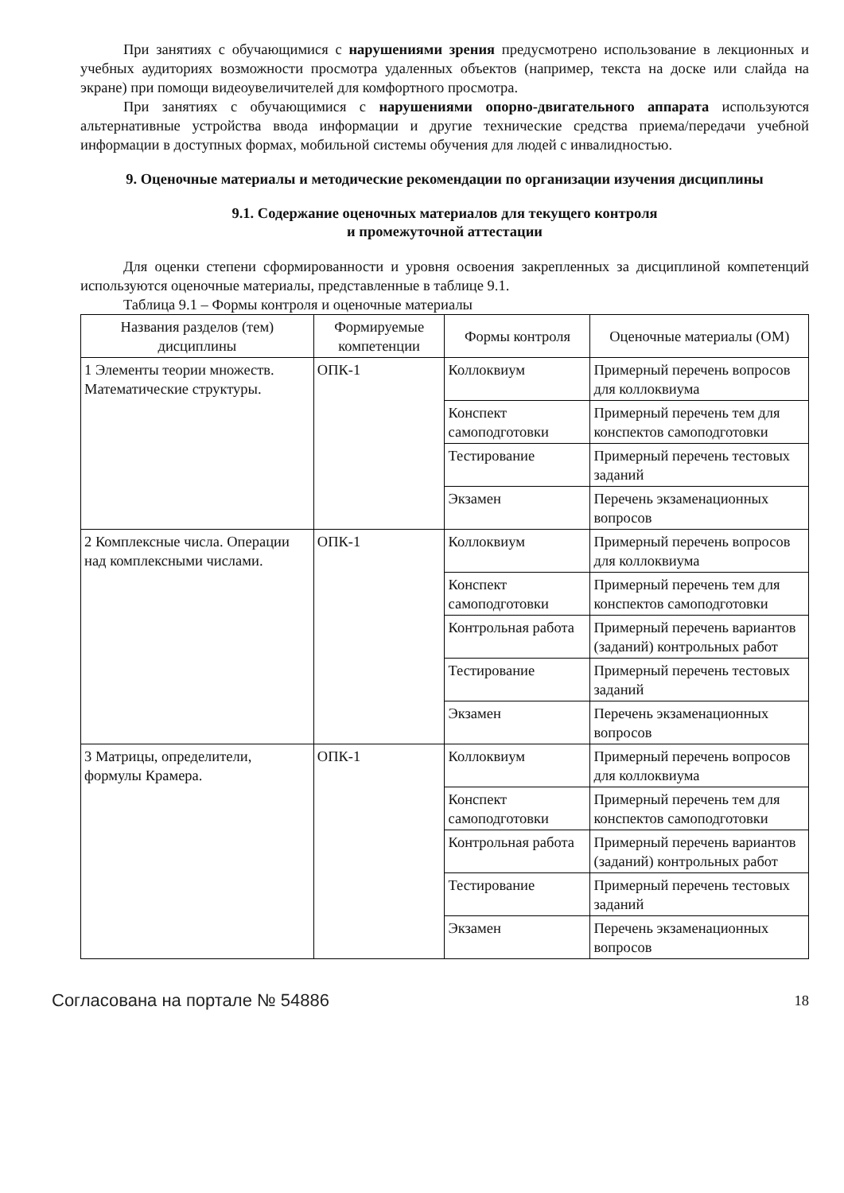При занятиях с обучающимися с нарушениями зрения предусмотрено использование в лекционных и учебных аудиториях возможности просмотра удаленных объектов (например, текста на доске или слайда на экране) при помощи видеоувеличителей для комфортного просмотра.
При занятиях с обучающимися с нарушениями опорно-двигательного аппарата используются альтернативные устройства ввода информации и другие технические средства приема/передачи учебной информации в доступных формах, мобильной системы обучения для людей с инвалидностью.
9. Оценочные материалы и методические рекомендации по организации изучения дисциплины
9.1. Содержание оценочных материалов для текущего контроля
и промежуточной аттестации
Для оценки степени сформированности и уровня освоения закрепленных за дисциплиной компетенций используются оценочные материалы, представленные в таблице 9.1.
Таблица 9.1 – Формы контроля и оценочные материалы
| Названия разделов (тем) дисциплины | Формируемые компетенции | Формы контроля | Оценочные материалы (ОМ) |
| --- | --- | --- | --- |
| 1 Элементы теории множеств. Математические структуры. | ОПК-1 | Коллоквиум | Примерный перечень вопросов для коллоквиума |
| | | Конспект самоподготовки | Примерный перечень тем для конспектов самоподготовки |
| | | Тестирование | Примерный перечень тестовых заданий |
| | | Экзамен | Перечень экзаменационных вопросов |
| 2 Комплексные числа. Операции над комплексными числами. | ОПК-1 | Коллоквиум | Примерный перечень вопросов для коллоквиума |
| | | Конспект самоподготовки | Примерный перечень тем для конспектов самоподготовки |
| | | Контрольная работа | Примерный перечень вариантов (заданий) контрольных работ |
| | | Тестирование | Примерный перечень тестовых заданий |
| | | Экзамен | Перечень экзаменационных вопросов |
| 3 Матрицы, определители, формулы Крамера. | ОПК-1 | Коллоквиум | Примерный перечень вопросов для коллоквиума |
| | | Конспект самоподготовки | Примерный перечень тем для конспектов самоподготовки |
| | | Контрольная работа | Примерный перечень вариантов (заданий) контрольных работ |
| | | Тестирование | Примерный перечень тестовых заданий |
| | | Экзамен | Перечень экзаменационных вопросов |
Согласована на портале № 54886 18